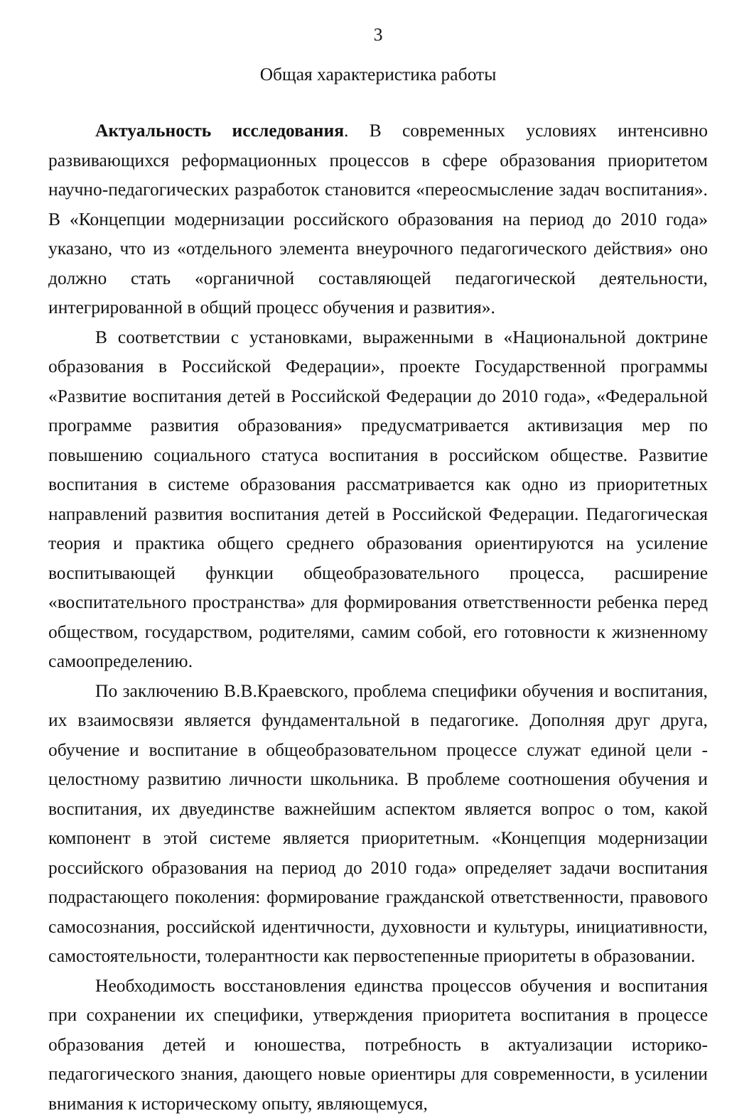3
Общая характеристика работы
Актуальность исследования. В современных условиях интенсивно развивающихся реформационных процессов в сфере образования приоритетом научно-педагогических разработок становится «переосмысление задач воспитания». В «Концепции модернизации российского образования на период до 2010 года» указано, что из «отдельного элемента внеурочного педагогического действия» оно должно стать «органичной составляющей педагогической деятельности, интегрированной в общий процесс обучения и развития».
В соответствии с установками, выраженными в «Национальной доктрине образования в Российской Федерации», проекте Государственной программы «Развитие воспитания детей в Российской Федерации до 2010 года», «Федеральной программе развития образования» предусматривается активизация мер по повышению социального статуса воспитания в российском обществе. Развитие воспитания в системе образования рассматривается как одно из приоритетных направлений развития воспитания детей в Российской Федерации. Педагогическая теория и практика общего среднего образования ориентируются на усиление воспитывающей функции общеобразовательного процесса, расширение «воспитательного пространства» для формирования ответственности ребенка перед обществом, государством, родителями, самим собой, его готовности к жизненному самоопределению.
По заключению В.В.Краевского, проблема специфики обучения и воспитания, их взаимосвязи является фундаментальной в педагогике. Дополняя друг друга, обучение и воспитание в общеобразовательном процессе служат единой цели - целостному развитию личности школьника. В проблеме соотношения обучения и воспитания, их двуединстве важнейшим аспектом является вопрос о том, какой компонент в этой системе является приоритетным. «Концепция модернизации российского образования на период до 2010 года» определяет задачи воспитания подрастающего поколения: формирование гражданской ответственности, правового самосознания, российской идентичности, духовности и культуры, инициативности, самостоятельности, толерантности как первостепенные приоритеты в образовании.
Необходимость восстановления единства процессов обучения и воспитания при сохранении их специфики, утверждения приоритета воспитания в процессе образования детей и юношества, потребность в актуализации историко-педагогического знания, дающего новые ориентиры для современности, в усилении внимания к историческому опыту, являющемуся,